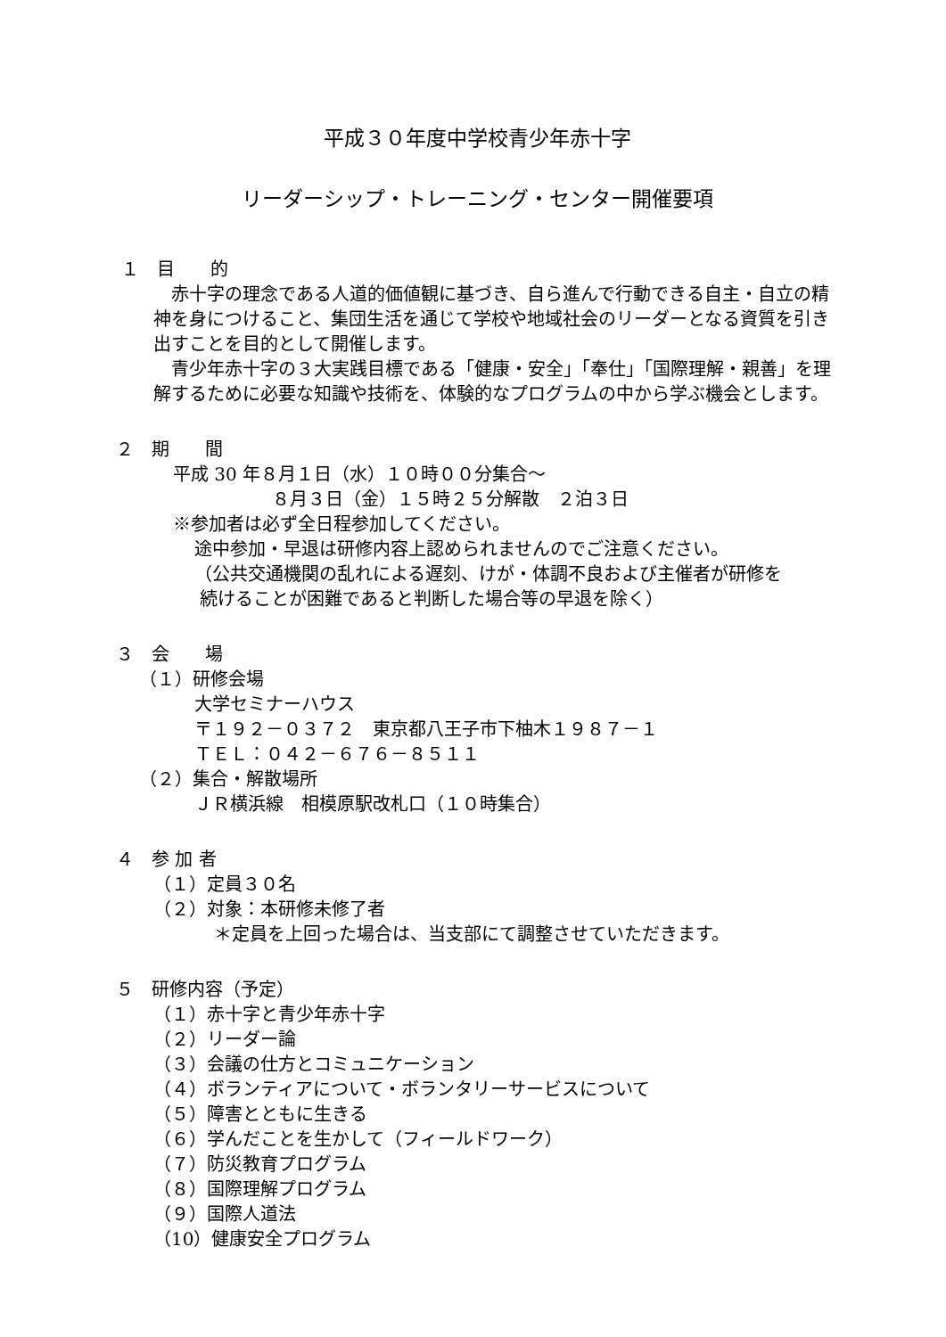平成３０年度中学校青少年赤十字
リーダーシップ・トレーニング・センター開催要項
１　目　　的
赤十字の理念である人道的価値観に基づき、自ら進んで行動できる自主・自立の精神を身につけること、集団生活を通じて学校や地域社会のリーダーとなる資質を引き出すことを目的として開催します。
青少年赤十字の３大実践目標である「健康・安全」「奉仕」「国際理解・親善」を理解するために必要な知識や技術を、体験的なプログラムの中から学ぶ機会とします。
２　期　　間
平成 30 年８月１日（水）１０時００分集合～
８月３日（金）１５時２５分解散　２泊３日
※参加者は必ず全日程参加してください。
途中参加・早退は研修内容上認められませんのでご注意ください。
（公共交通機関の乱れによる遅刻、けが・体調不良および主催者が研修を
続けることが困難であると判断した場合等の早退を除く）
３　会　　場
（１）研修会場
大学セミナーハウス
〒１９２－０３７２　東京都八王子市下柚木１９８７－１
ＴＥＬ：０４２－６７６－８５１１
（２）集合・解散場所
ＪＲ横浜線　相模原駅改札口（１０時集合）
４　参 加 者
（１）定員３０名
（２）対象：本研修未修了者
＊定員を上回った場合は、当支部にて調整させていただきます。
５　研修内容（予定）
（１）赤十字と青少年赤十字
（２）リーダー論
（３）会議の仕方とコミュニケーション
（４）ボランティアについて・ボランタリーサービスについて
（５）障害とともに生きる
（６）学んだことを生かして（フィールドワーク）
（７）防災教育プログラム
（８）国際理解プログラム
（９）国際人道法
（10）健康安全プログラム